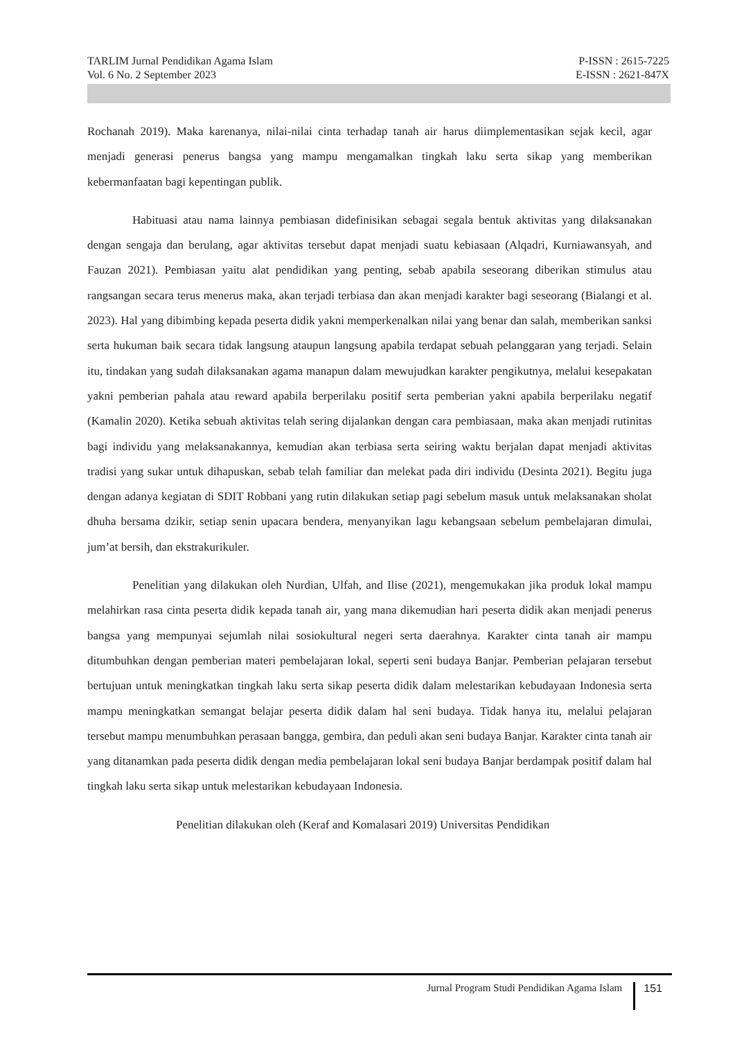TARLIM Jurnal Pendidikan Agama Islam P-ISSN : 2615-7225
Vol. 6 No. 2 September 2023 E-ISSN : 2621-847X
Rochanah 2019). Maka karenanya, nilai-nilai cinta terhadap tanah air harus diimplementasikan sejak kecil, agar menjadi generasi penerus bangsa yang mampu mengamalkan tingkah laku serta sikap yang memberikan kebermanfaatan bagi kepentingan publik.
Habituasi atau nama lainnya pembiasan didefinisikan sebagai segala bentuk aktivitas yang dilaksanakan dengan sengaja dan berulang, agar aktivitas tersebut dapat menjadi suatu kebiasaan (Alqadri, Kurniawansyah, and Fauzan 2021). Pembiasan yaitu alat pendidikan yang penting, sebab apabila seseorang diberikan stimulus atau rangsangan secara terus menerus maka, akan terjadi terbiasa dan akan menjadi karakter bagi seseorang (Bialangi et al. 2023). Hal yang dibimbing kepada peserta didik yakni memperkenalkan nilai yang benar dan salah, memberikan sanksi serta hukuman baik secara tidak langsung ataupun langsung apabila terdapat sebuah pelanggaran yang terjadi. Selain itu, tindakan yang sudah dilaksanakan agama manapun dalam mewujudkan karakter pengikutnya, melalui kesepakatan yakni pemberian pahala atau reward apabila berperilaku positif serta pemberian yakni apabila berperilaku negatif (Kamalin 2020). Ketika sebuah aktivitas telah sering dijalankan dengan cara pembiasaan, maka akan menjadi rutinitas bagi individu yang melaksanakannya, kemudian akan terbiasa serta seiring waktu berjalan dapat menjadi aktivitas tradisi yang sukar untuk dihapuskan, sebab telah familiar dan melekat pada diri individu (Desinta 2021). Begitu juga dengan adanya kegiatan di SDIT Robbani yang rutin dilakukan setiap pagi sebelum masuk untuk melaksanakan sholat dhuha bersama dzikir, setiap senin upacara bendera, menyanyikan lagu kebangsaan sebelum pembelajaran dimulai, jum’at bersih, dan ekstrakurikuler.
Penelitian yang dilakukan oleh Nurdian, Ulfah, and Ilise (2021), mengemukakan jika produk lokal mampu melahirkan rasa cinta peserta didik kepada tanah air, yang mana dikemudian hari peserta didik akan menjadi penerus bangsa yang mempunyai sejumlah nilai sosiokultural negeri serta daerahnya. Karakter cinta tanah air mampu ditumbuhkan dengan pemberian materi pembelajaran lokal, seperti seni budaya Banjar. Pemberian pelajaran tersebut bertujuan untuk meningkatkan tingkah laku serta sikap peserta didik dalam melestarikan kebudayaan Indonesia serta mampu meningkatkan semangat belajar peserta didik dalam hal seni budaya. Tidak hanya itu, melalui pelajaran tersebut mampu menumbuhkan perasaan bangga, gembira, dan peduli akan seni budaya Banjar. Karakter cinta tanah air yang ditanamkan pada peserta didik dengan media pembelajaran lokal seni budaya Banjar berdampak positif dalam hal tingkah laku serta sikap untuk melestarikan kebudayaan Indonesia.
Penelitian dilakukan oleh (Keraf and Komalasari 2019) Universitas Pendidikan
Jurnal Program Studi Pendidikan Agama Islam 151